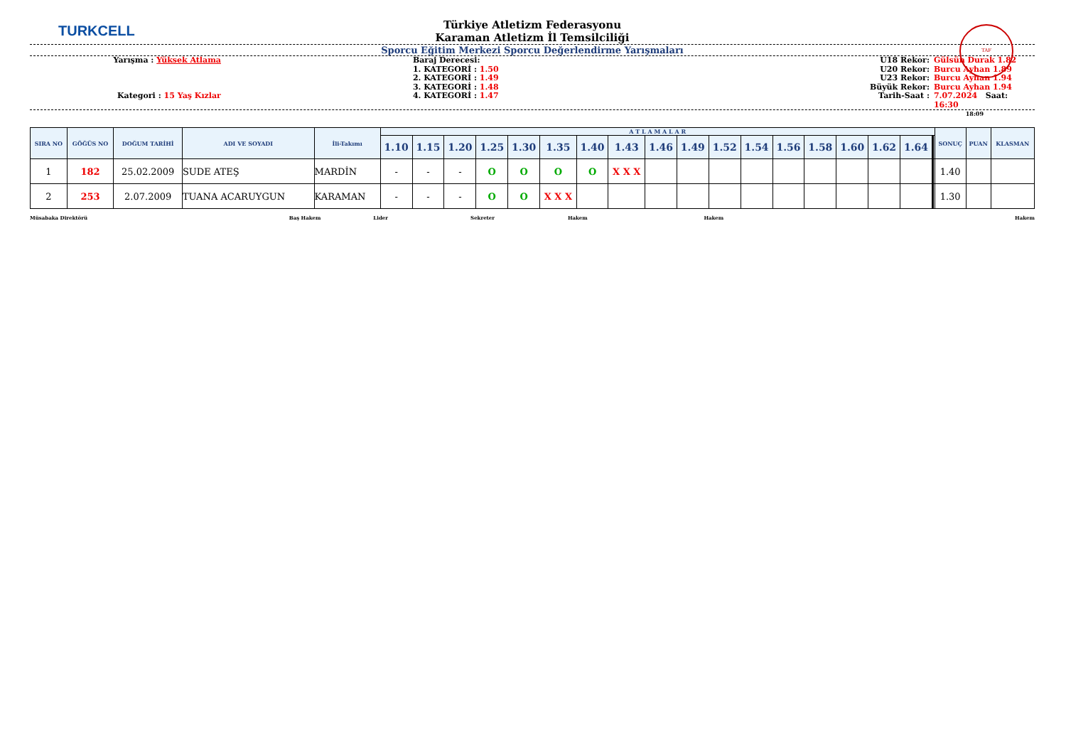TURKCELL TAF
Türkiye Atletizm Federasyonu
Karaman Atletizm İl Temsilciliği
Sporcu Eğitim Merkezi Sporcu Değerlendirme Yarışmaları
Yarışma : Yüksek Atlama
Kategori : 15 Yaş Kızlar
Baraj Derecesi:
1. KATEGORİ : 1.50
2. KATEGORİ : 1.49
3. KATEGORİ : 1.48
4. KATEGORİ : 1.47
U18 Rekor:
U20 Rekor:
U23 Rekor:
Büyük Rekor:
Tarih-Saat :
Gülsün Durak 1.82
Burcu Ayhan 1.89
Burcu Ayhan 1.94
Burcu Ayhan 1.94
7.07.2024 Saat: 16:30
18:09
| SIRA NO | GÖĞÜS NO | DOĞUM TARİHİ | ADI VE SOYADI | İli-Takımı | A T L A M A L A R | | | | | | | | | | | | | | | | | | | | SONUÇ | PUAN | KLASMAN |
| --- | --- | --- | --- | --- | --- | --- | --- | --- | --- | --- | --- | --- | --- | --- | --- | --- | --- | --- | --- | --- | --- | --- | --- | --- | --- | --- | --- |
| | | | | | 1.10 | 1.15 | 1.20 | 1.25 | 1.30 | 1.35 | 1.40 | 1.43 | 1.46 | 1.49 | 1.52 | 1.54 | 1.56 | 1.58 | 1.60 | 1.62 | 1.64 | | | | | | |
| 1 | 182 | 25.02.2009 | SUDE ATEŞ | MARDİN | - | - | - | O | O | O | O | X X X | | | | | | | | | | | | | 1.40 | | |
| 2 | 253 | 2.07.2009 | TUANA ACARUYGUN | KARAMAN | - | - | - | O | O | X X X | | | | | | | | | | | | | | | 1.30 | | |
Müsabaka Direktörü Baş Hakem Lider Sekreter Hakem Hakem Hakem